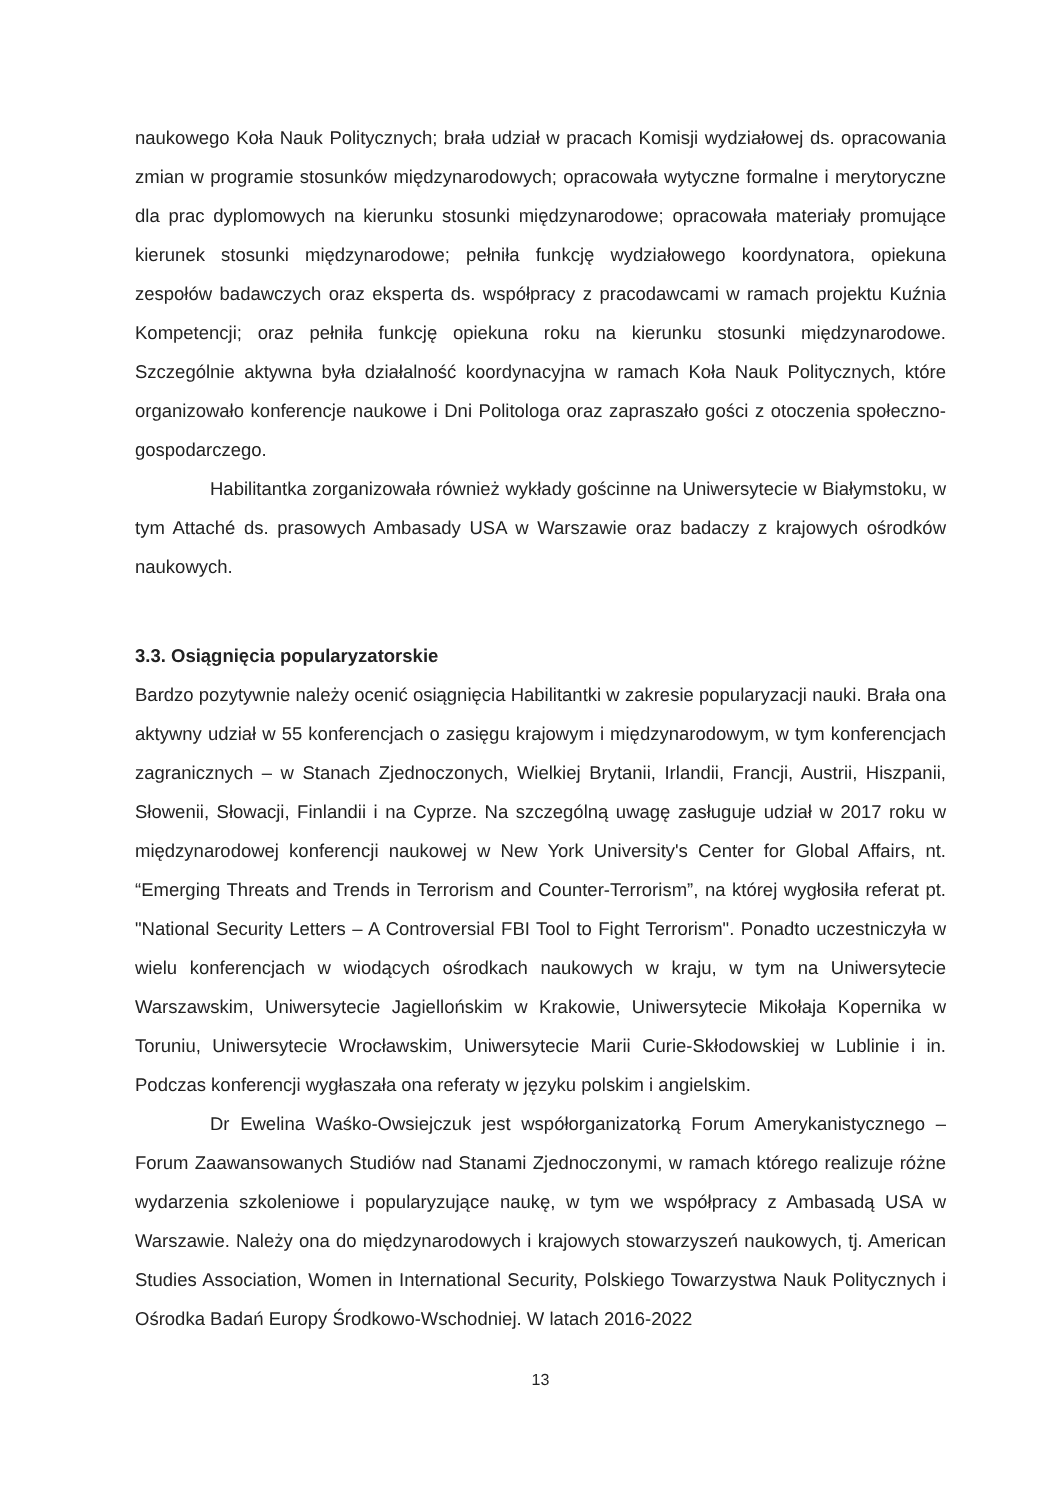naukowego Koła Nauk Politycznych; brała udział w pracach Komisji wydziałowej ds. opracowania zmian w programie stosunków międzynarodowych; opracowała wytyczne formalne i merytoryczne dla prac dyplomowych na kierunku stosunki międzynarodowe; opracowała materiały promujące kierunek stosunki międzynarodowe; pełniła funkcję wydziałowego koordynatora, opiekuna zespołów badawczych oraz eksperta ds. współpracy z pracodawcami w ramach projektu Kuźnia Kompetencji; oraz pełniła funkcję opiekuna roku na kierunku stosunki międzynarodowe. Szczególnie aktywna była działalność koordynacyjna w ramach Koła Nauk Politycznych, które organizowało konferencje naukowe i Dni Politologa oraz zapraszało gości z otoczenia społeczno-gospodarczego.
Habilitantka zorganizowała również wykłady gościnne na Uniwersytecie w Białymstoku, w tym Attaché ds. prasowych Ambasady USA w Warszawie oraz badaczy z krajowych ośrodków naukowych.
3.3. Osiągnięcia popularyzatorskie
Bardzo pozytywnie należy ocenić osiągnięcia Habilitantki w zakresie popularyzacji nauki. Brała ona aktywny udział w 55 konferencjach o zasięgu krajowym i międzynarodowym, w tym konferencjach zagranicznych – w Stanach Zjednoczonych, Wielkiej Brytanii, Irlandii, Francji, Austrii, Hiszpanii, Słowenii, Słowacji, Finlandii i na Cyprze. Na szczególną uwagę zasługuje udział w 2017 roku w międzynarodowej konferencji naukowej w New York University's Center for Global Affairs, nt. “Emerging Threats and Trends in Terrorism and Counter-Terrorism”, na której wygłosiła referat pt. "National Security Letters – A Controversial FBI Tool to Fight Terrorism". Ponadto uczestniczyła w wielu konferencjach w wiodących ośrodkach naukowych w kraju, w tym na Uniwersytecie Warszawskim, Uniwersytecie Jagiellońskim w Krakowie, Uniwersytecie Mikołaja Kopernika w Toruniu, Uniwersytecie Wrocławskim, Uniwersytecie Marii Curie-Skłodowskiej w Lublinie i in. Podczas konferencji wygłaszała ona referaty w języku polskim i angielskim.
Dr Ewelina Waśko-Owsiejczuk jest współorganizatorką Forum Amerykanistycznego – Forum Zaawansowanych Studiów nad Stanami Zjednoczonymi, w ramach którego realizuje różne wydarzenia szkoleniowe i popularyzujące naukę, w tym we współpracy z Ambasadą USA w Warszawie. Należy ona do międzynarodowych i krajowych stowarzyszeń naukowych, tj. American Studies Association, Women in International Security, Polskiego Towarzystwa Nauk Politycznych i Ośrodka Badań Europy Środkowo-Wschodniej. W latach 2016-2022
13